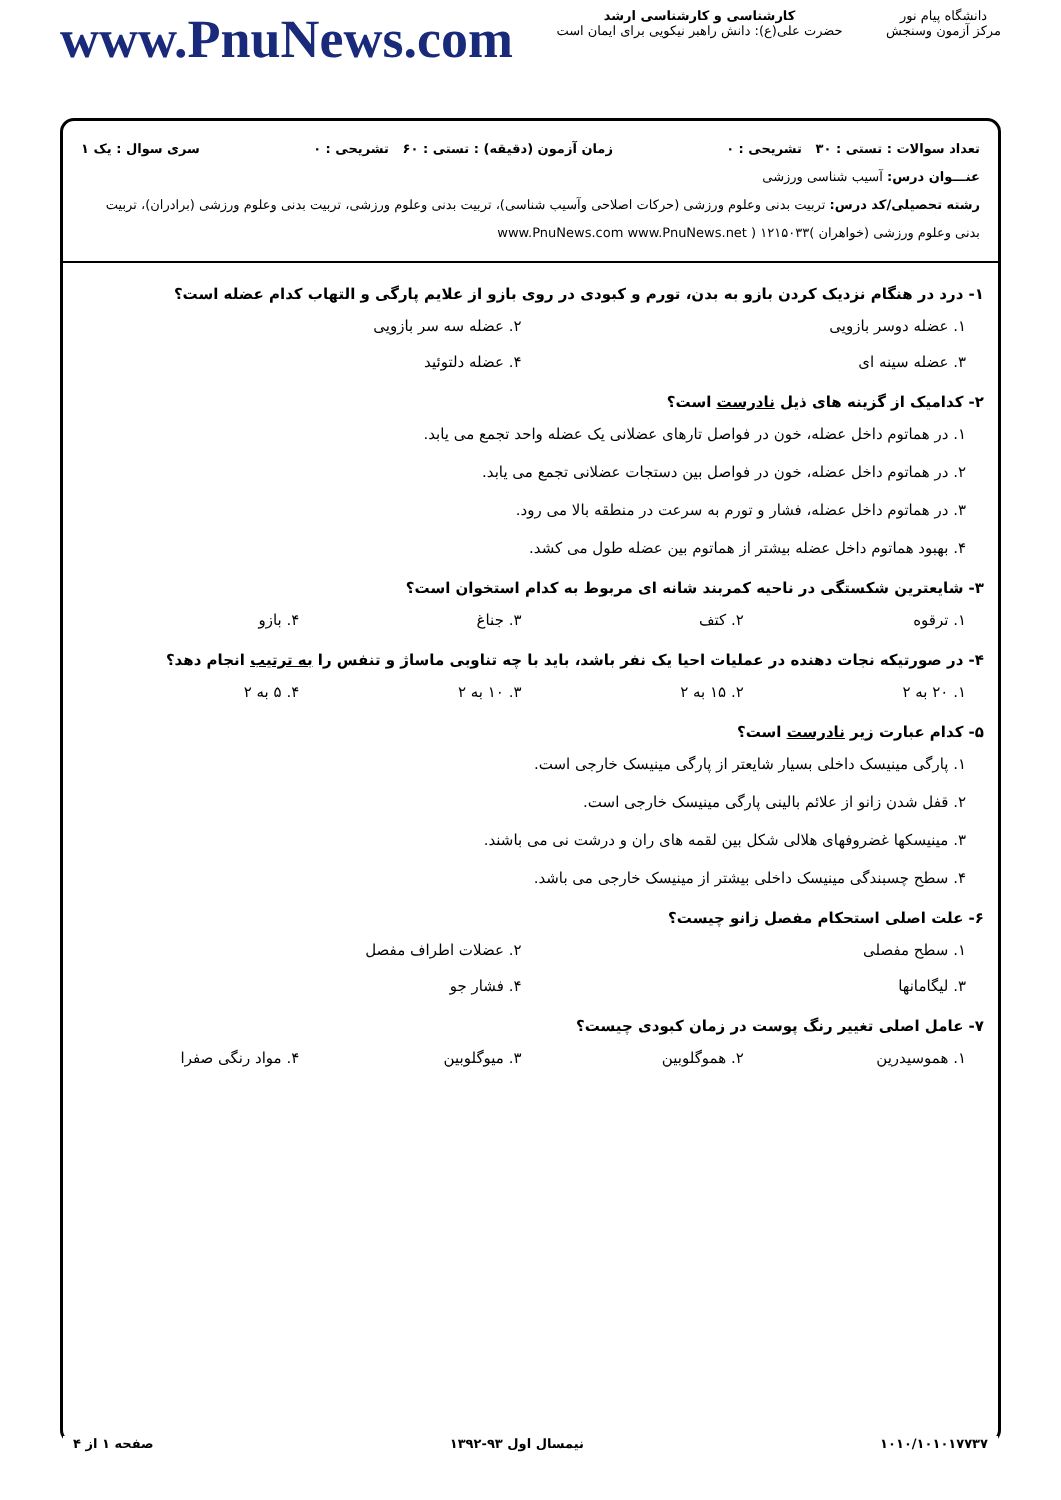دانشگاه پیام نور
مرکز آزمون وسنجش
کارشناسی و کارشناسی ارشد
حضرت علی(ع): دانش راهبر نیکویی برای ایمان است
www.PnuNews.com
تعداد سوالات : تستی : ۳۰ تشریحی : ۰ زمان آزمون (دقیقه) : تستی : ۶۰ تشریحی : ۰ سری سوال : یک ۱
عنـــوان درس: آسیب شناسی ورزشی
رشته تحصیلی/کد درس: تربیت بدنی وعلوم ورزشی (حرکات اصلاحی وآسیب شناسی)، تربیت بدنی وعلوم ورزشی، تربیت بدنی وعلوم ورزشی (برادران)، تربیت بدنی وعلوم ورزشی (خواهران )۱۲۱۵۰۳۳ ( www.PnuNews.com www.PnuNews.net
۱- درد در هنگام نزدیک کردن بازو به بدن، تورم و کبودی در روی بازو از علایم پارگی و التهاب کدام عضله است؟
۱. عضله دوسر بازویی
۲. عضله سه سر بازویی
۳. عضله سینه ای
۴. عضله دلتوئید
۲- کدامیک از گزینه های ذیل نادرست است؟
۱. در هماتوم داخل عضله، خون در فواصل تارهای عضلانی یک عضله واحد تجمع می یابد.
۲. در هماتوم داخل عضله، خون در فواصل بین دستجات عضلانی تجمع می یابد.
۳. در هماتوم داخل عضله، فشار و تورم به سرعت در منطقه بالا می رود.
۴. بهبود هماتوم داخل عضله بیشتر از هماتوم بین عضله طول می کشد.
۳- شایعترین شکستگی در ناحیه کمربند شانه ای مربوط به کدام استخوان است؟
۱. ترقوه
۲. کتف
۳. جناغ
۴. بازو
۴- در صورتیکه نجات دهنده در عملیات احیا یک نفر باشد، باید با چه تناوبی ماساژ و تنفس را به ترتیب انجام دهد؟
۱. ۲۰ به ۲
۲. ۱۵ به ۲
۳. ۱۰ به ۲
۴. ۵ به ۲
۵- کدام عبارت زیر نادرست است؟
۱. پارگی مینیسک داخلی بسیار شایعتر از پارگی مینیسک خارجی است.
۲. قفل شدن زانو از علائم بالینی پارگی مینیسک خارجی است.
۳. مینیسکها غضروفهای هلالی شکل بین لقمه های ران و درشت نی می باشند.
۴. سطح چسبندگی مینیسک داخلی بیشتر از مینیسک خارجی می باشد.
۶- علت اصلی استحکام مفصل زانو چیست؟
۱. سطح مفصلی
۲. عضلات اطراف مفصل
۳. لیگامانها
۴. فشار جو
۷- عامل اصلی تغییر رنگ پوست در زمان کبودی چیست؟
۱. هموسیدرین
۲. هموگلوبین
۳. میوگلوبین
۴. مواد رنگی صفرا
۱۰۱۰/۱۰۱۰۱۷۷۳۷ نیمسال اول ۹۳-۱۳۹۲ صفحه ۱ از ۴